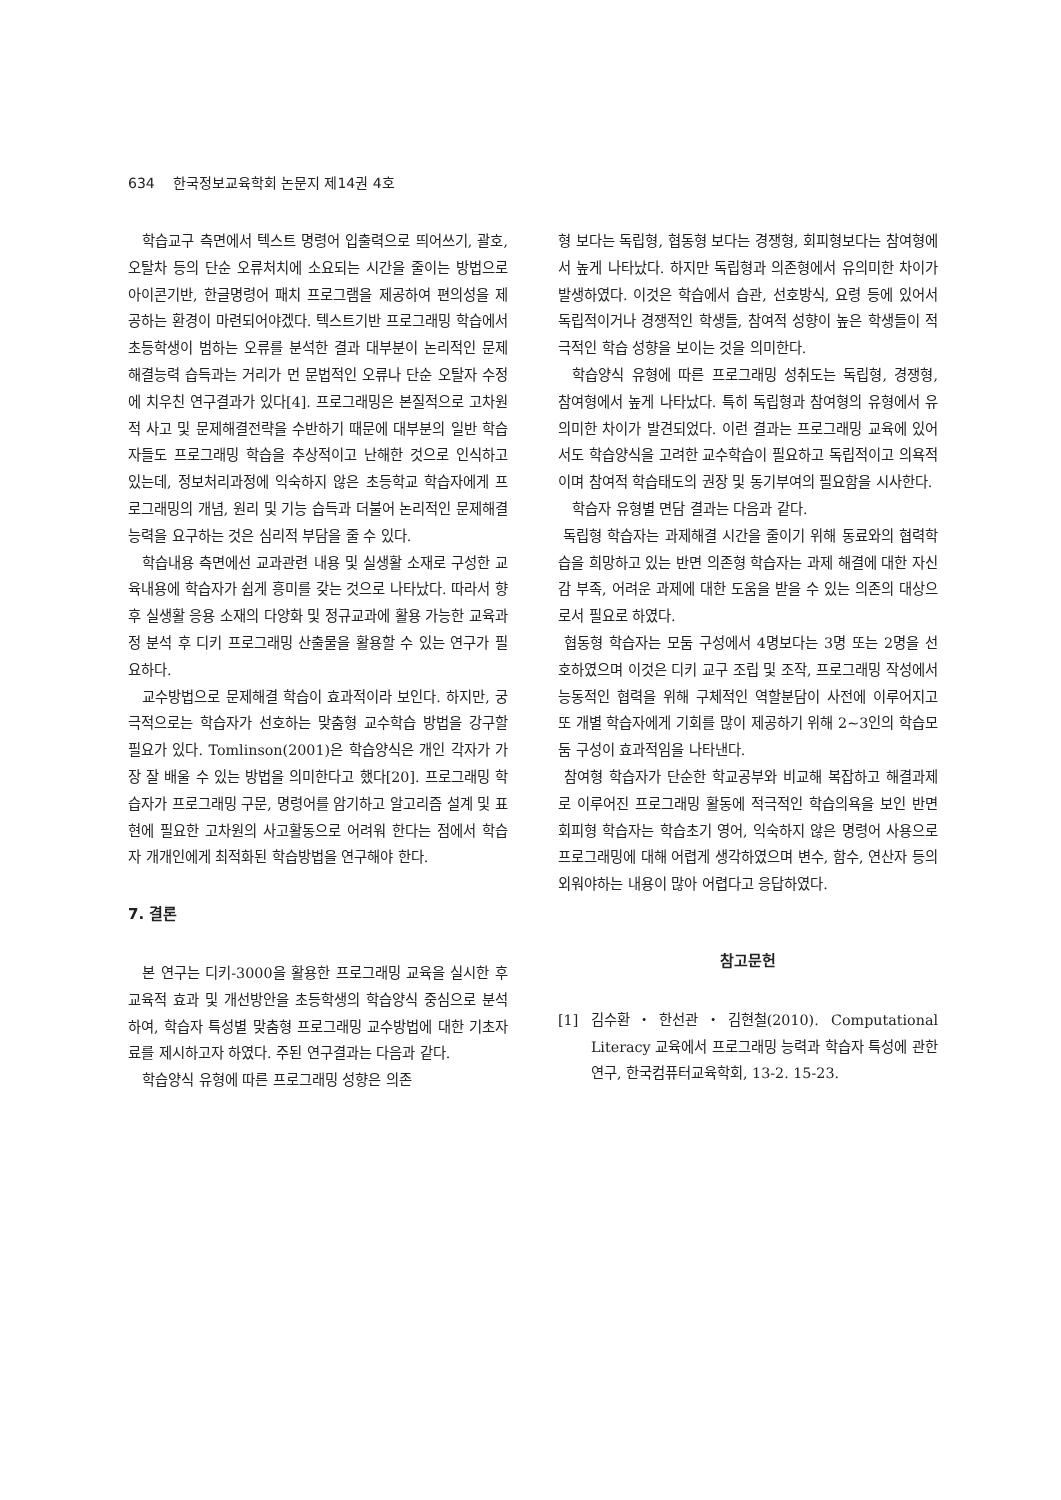634 한국정보교육학회 논문지 제14권 4호
학습교구 측면에서 텍스트 명령어 입출력으로 띄어쓰기, 괄호, 오탈차 등의 단순 오류처치에 소요되는 시간을 줄이는 방법으로 아이콘기반, 한글명령어 패치 프로그램을 제공하여 편의성을 제공하는 환경이 마련되어야겠다. 텍스트기반 프로그래밍 학습에서 초등학생이 범하는 오류를 분석한 결과 대부분이 논리적인 문제해결능력 습득과는 거리가 먼 문법적인 오류나 단순 오탈자 수정에 치우친 연구결과가 있다[4]. 프로그래밍은 본질적으로 고차원적 사고 및 문제해결전략을 수반하기 때문에 대부분의 일반 학습자들도 프로그래밍 학습을 추상적이고 난해한 것으로 인식하고 있는데, 정보처리과정에 익숙하지 않은 초등학교 학습자에게 프로그래밍의 개념, 원리 및 기능 습득과 더불어 논리적인 문제해결능력을 요구하는 것은 심리적 부담을 줄 수 있다.
학습내용 측면에선 교과관련 내용 및 실생활 소재로 구성한 교육내용에 학습자가 쉽게 흥미를 갖는 것으로 나타났다. 따라서 향후 실생활 응용 소재의 다양화 및 정규교과에 활용 가능한 교육과정 분석 후 디키 프로그래밍 산출물을 활용할 수 있는 연구가 필요하다.
교수방법으로 문제해결 학습이 효과적이라 보인다. 하지만, 궁극적으로는 학습자가 선호하는 맞춤형 교수학습 방법을 강구할 필요가 있다. Tomlinson(2001)은 학습양식은 개인 각자가 가장 잘 배울 수 있는 방법을 의미한다고 했다[20]. 프로그래밍 학습자가 프로그래밍 구문, 명령어를 암기하고 알고리즘 설계 및 표현에 필요한 고차원의 사고활동으로 어려워 한다는 점에서 학습자 개개인에게 최적화된 학습방법을 연구해야 한다.
7. 결론
본 연구는 디키-3000을 활용한 프로그래밍 교육을 실시한 후 교육적 효과 및 개선방안을 초등학생의 학습양식 중심으로 분석하여, 학습자 특성별 맞춤형 프로그래밍 교수방법에 대한 기초자료를 제시하고자 하였다. 주된 연구결과는 다음과 같다.
학습양식 유형에 따른 프로그래밍 성향은 의존
형 보다는 독립형, 협동형 보다는 경쟁형, 회피형보다는 참여형에서 높게 나타났다. 하지만 독립형과 의존형에서 유의미한 차이가 발생하였다. 이것은 학습에서 습관, 선호방식, 요령 등에 있어서 독립적이거나 경쟁적인 학생들, 참여적 성향이 높은 학생들이 적극적인 학습 성향을 보이는 것을 의미한다.
학습양식 유형에 따른 프로그래밍 성취도는 독립형, 경쟁형, 참여형에서 높게 나타났다. 특히 독립형과 참여형의 유형에서 유의미한 차이가 발견되었다. 이런 결과는 프로그래밍 교육에 있어서도 학습양식을 고려한 교수학습이 필요하고 독립적이고 의욕적이며 참여적 학습태도의 권장 및 동기부여의 필요함을 시사한다.
학습자 유형별 면담 결과는 다음과 같다.
독립형 학습자는 과제해결 시간을 줄이기 위해 동료와의 협력학습을 희망하고 있는 반면 의존형 학습자는 과제 해결에 대한 자신감 부족, 어려운 과제에 대한 도움을 받을 수 있는 의존의 대상으로서 필요로 하였다.
협동형 학습자는 모둠 구성에서 4명보다는 3명 또는 2명을 선호하였으며 이것은 디키 교구 조립 및 조작, 프로그래밍 작성에서 능동적인 협력을 위해 구체적인 역할분담이 사전에 이루어지고 또 개별 학습자에게 기회를 많이 제공하기 위해 2~3인의 학습모둠 구성이 효과적임을 나타낸다.
참여형 학습자가 단순한 학교공부와 비교해 복잡하고 해결과제로 이루어진 프로그래밍 활동에 적극적인 학습의욕을 보인 반면 회피형 학습자는 학습초기 영어, 익숙하지 않은 명령어 사용으로 프로그래밍에 대해 어렵게 생각하였으며 변수, 함수, 연산자 등의 외워야하는 내용이 많아 어렵다고 응답하였다.
참고문헌
[1] 김수환・한선관・김현철(2010). Computational Literacy 교육에서 프로그래밍 능력과 학습자 특성에 관한 연구, 한국컴퓨터교육학회, 13-2. 15-23.